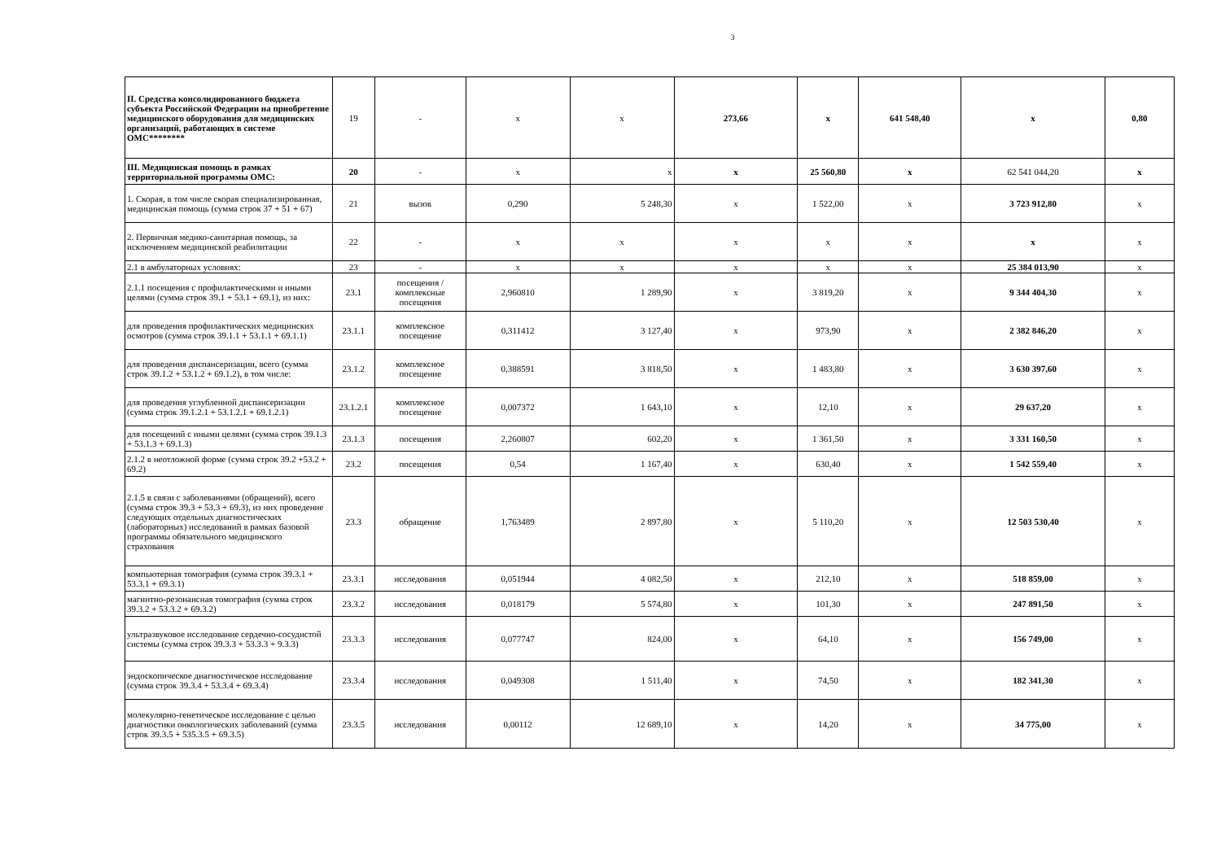3
| II. Средства консолидированного бюджета субъекта Российской Федерации на приобретение медицинского оборудования для медицинских организаций, работающих в системе ОМС******** | 19 | - | х | х | 273,66 | х | 641 548,40 | х | 0,80 |
| III. Медицинская помощь в рамках территориальной программы ОМС: | 20 | - | х | х | х | 25 560,80 | х | 62 541 044,20 | х |
| 1. Скорая, в том числе скорая специализированная, медицинская помощь (сумма строк 37 + 51 + 67) | 21 | вызов | 0,290 | 5 248,30 | х | 1 522,00 | х | 3 723 912,80 | х |
| 2. Первичная медико-санитарная помощь, за исключением медицинской реабилитации | 22 | - | х | х | х | х | х | х | х |
| 2.1 в амбулаторных условиях: | 23 | - | х | х | х | х | х | 25 384 013,90 | х |
| 2.1.1 посещения с профилактическими и иными целями (сумма строк 39.1 + 53.1 + 69.1), из них: | 23.1 | посещения / комплексные посещения | 2,960810 | 1 289,90 | х | 3 819,20 | х | 9 344 404,30 | х |
| для проведения профилактических медицинских осмотров (сумма строк 39.1.1 + 53.1.1 + 69.1.1) | 23.1.1 | комплексное посещение | 0,311412 | 3 127,40 | х | 973,90 | х | 2 382 846,20 | х |
| для проведения диспансеризации, всего (сумма строк 39.1.2 + 53.1.2 + 69.1.2), в том числе: | 23.1.2 | комплексное посещение | 0,388591 | 3 818,50 | х | 1 483,80 | х | 3 630 397,60 | х |
| для проведения углубленной диспансеризации (сумма строк 39.1.2.1 + 53.1.2.1 + 69.1.2.1) | 23.1.2.1 | комплексное посещение | 0,007372 | 1 643,10 | х | 12,10 | х | 29 637,20 | х |
| для посещений с иными целями (сумма строк 39.1.3 + 53.1.3 + 69.1.3) | 23.1.3 | посещения | 2,260807 | 602,20 | х | 1 361,50 | х | 3 331 160,50 | х |
| 2.1.2 в неотложной форме (сумма строк 39.2 +53.2 + 69.2) | 23.2 | посещения | 0,54 | 1 167,40 | х | 630,40 | х | 1 542 559,40 | х |
| 2.1.5 в связи с заболеваниями (обращений), всего (сумма строк 39.3 + 53.3 + 69.3), из них проведение следующих отдельных диагностических (лабораторных) исследований в рамках базовой программы обязательного медицинского страхования | 23.3 | обращение | 1,763489 | 2 897,80 | х | 5 110,20 | х | 12 503 530,40 | х |
| компьютерная томография (сумма строк 39.3.1 + 53.3.1 + 69.3.1) | 23.3.1 | исследования | 0,051944 | 4 082,50 | х | 212,10 | х | 518 859,00 | х |
| магнитно-резонансная томография (сумма строк 39.3.2 + 53.3.2 + 69.3.2) | 23.3.2 | исследования | 0,018179 | 5 574,80 | х | 101,30 | х | 247 891,50 | х |
| ультразвуковое исследование сердечно-сосудистой системы (сумма строк 39.3.3 + 53.3.3 + 9.3.3) | 23.3.3 | исследования | 0,077747 | 824,00 | х | 64,10 | х | 156 749,00 | х |
| эндоскопическое диагностическое исследование (сумма строк 39.3.4 + 53.3.4 + 69.3.4) | 23.3.4 | исследования | 0,049308 | 1 511,40 | х | 74,50 | х | 182 341,30 | х |
| молекулярно-генетическое исследование с целью диагностики онкологических заболеваний (сумма строк 39.3.5 + 535.3.5 + 69.3.5) | 23.3.5 | исследования | 0,00112 | 12 689,10 | х | 14,20 | х | 34 775,00 | х |